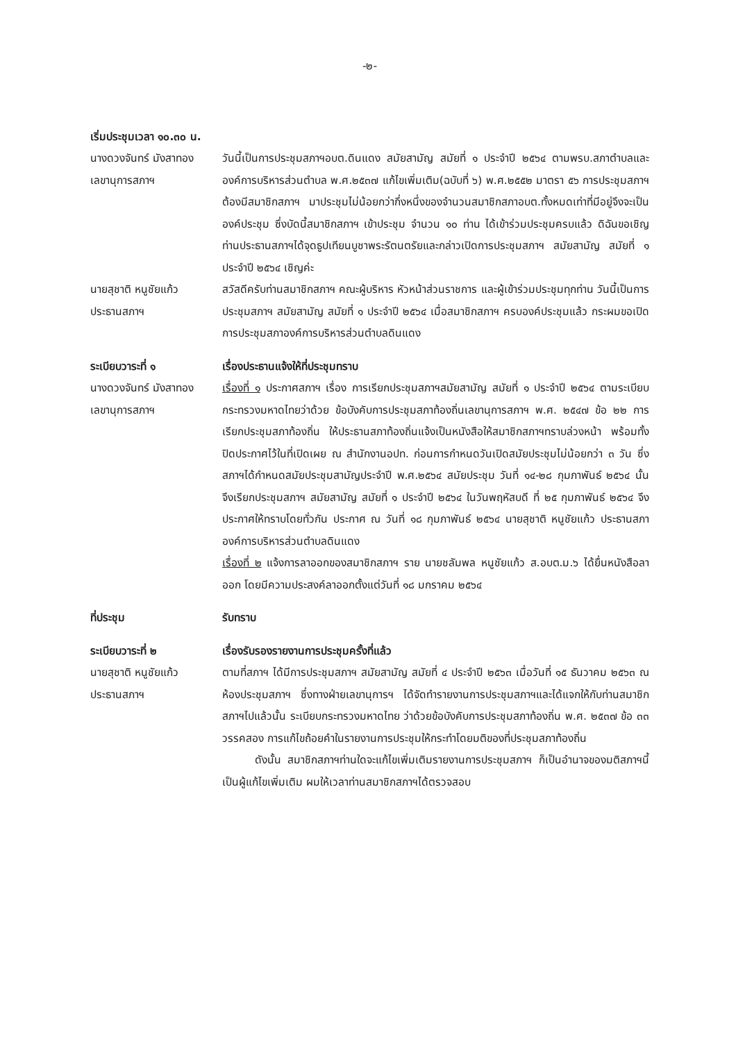-๒-
เริ่มประชุมเวลา ๑๐.๓๐ น.
นางดวงจันทร์ มังสาทอง
เลขานุการสภาฯ
วันนี้เป็นการประชุมสภาฯอบต.ดินแดง สมัยสามัญ สมัยที่ ๑ ประจำปี ๒๕๖๔ ตามพรบ.สภาตำบลและองค์การบริหารส่วนตำบล พ.ศ.๒๕๓๗ แก้ไขเพิ่มเติม(ฉบับที่ ๖) พ.ศ.๒๕๕๒ มาตรา ๕๖ การประชุมสภาฯ ต้องมีสมาชิกสภาฯ มาประชุมไม่น้อยกว่ากึ่งหนึ่งของจำนวนสมาชิกสภาอบต.ทั้งหมดเท่าที่มีอยู่จึงจะเป็นองค์ประชุม ซึ่งบัดนี้สมาชิกสภาฯ เข้าประชุม จำนวน ๑๐ ท่าน ได้เข้าร่วมประชุมครบแล้ว ดิฉันขอเชิญท่านประธานสภาฯได้จุดธูปเทียนบูชาพระรัตนตรัยและกล่าวเปิดการประชุมสภาฯ สมัยสามัญ สมัยที่ ๑ ประจำปี ๒๕๖๔ เชิญค่ะ
นายสุชาติ หนูชัยแก้ว
ประธานสภาฯ
สวัสดีครับท่านสมาชิกสภาฯ คณะผู้บริหาร หัวหน้าส่วนราชการ และผู้เข้าร่วมประชุมทุกท่าน วันนี้เป็นการประชุมสภาฯ สมัยสามัญ สมัยที่ ๑ ประจำปี ๒๕๖๔ เมื่อสมาชิกสภาฯ ครบองค์ประชุมแล้ว กระผมขอเปิดการประชุมสภาองค์การบริหารส่วนตำบลดินแดง
ระเบียบวาระที่ ๑ เรื่องประธานแจ้งให้ที่ประชุมทราบ
นางดวงจันทร์ มังสาทอง
เลขานุการสภาฯ
เรื่องที่ ๑ ประกาศสภาฯ เรื่อง การเรียกประชุมสภาฯสมัยสามัญ สมัยที่ ๑ ประจำปี ๒๕๖๔ ตามระเบียบกระทรวงมหาดไทยว่าด้วย ข้อบังคับการประชุมสภาท้องถิ่นเลขานุการสภาฯ พ.ศ. ๒๕๔๗ ข้อ ๒๒ การเรียกประชุมสภาท้องถิ่น ให้ประธานสภาท้องถิ่นแจ้งเป็นหนังสือให้สมาชิกสภาฯทราบล่วงหน้า พร้อมทั้งปิดประกาศไว้ในที่เปิดเผย ณ สำนักงานอปท. ก่อนการกำหนดวันเปิดสมัยประชุมไม่น้อยกว่า ๓ วัน ซึ่งสภาฯได้กำหนดสมัยประชุมสามัญประจำปี พ.ศ.๒๕๖๔ สมัยประชุม วันที่ ๑๔-๒๘ กุมภาพันธ์ ๒๕๖๔ นั้น จึงเรียกประชุมสภาฯ สมัยสามัญ สมัยที่ ๑ ประจำปี ๒๕๖๔ ในวันพฤหัสบดี ที่ ๒๕ กุมภาพันธ์ ๒๕๖๔ จึงประกาศให้ทราบโดยทั่วกัน ประกาศ ณ วันที่ ๑๘ กุมภาพันธ์ ๒๕๖๔ นายสุชาติ หนูชัยแก้ว ประธานสภาองค์การบริหารส่วนตำบลดินแดง
เรื่องที่ ๒ แจ้งการลาออกของสมาชิกสภาฯ ราย นายชลัมพล หนูชัยแก้ว ส.อบต.ม.๖ ได้ยื่นหนังสือลาออก โดยมีความประสงค์ลาออกตั้งแต่วันที่ ๑๘ มกราคม ๒๕๖๔
ที่ประชุม รับทราบ
ระเบียบวาระที่ ๒ เรื่องรับรองรายงานการประชุมครั้งที่แล้ว
นายสุชาติ หนูชัยแก้ว
ประธานสภาฯ
ตามที่สภาฯ ได้มีการประชุมสภาฯ สมัยสามัญ สมัยที่ ๔ ประจำปี ๒๕๖๓ เมื่อวันที่ ๑๕ ธันวาคม ๒๕๖๓ ณ ห้องประชุมสภาฯ ซึ่งทางฝ่ายเลขานุการฯ ได้จัดทำรายงานการประชุมสภาฯและได้แจกให้กับท่านสมาชิกสภาฯไปแล้วนั้น ระเบียบกระทรวงมหาดไทย ว่าด้วยข้อบังคับการประชุมสภาท้องถิ่น พ.ศ. ๒๕๓๗ ข้อ ๓๓ วรรคสอง การแก้ไขถ้อยคำในรายงานการประชุมให้กระทำโดยมติของที่ประชุมสภาท้องถิ่น
   ดังนั้น สมาชิกสภาฯท่านใดจะแก้ไขเพิ่มเติมรายงานการประชุมสภาฯ ก็เป็นอำนาจของมติสภาฯนี้เป็นผู้แก้ไขเพิ่มเติม ผมให้เวลาท่านสมาชิกสภาฯได้ตรวจสอบ